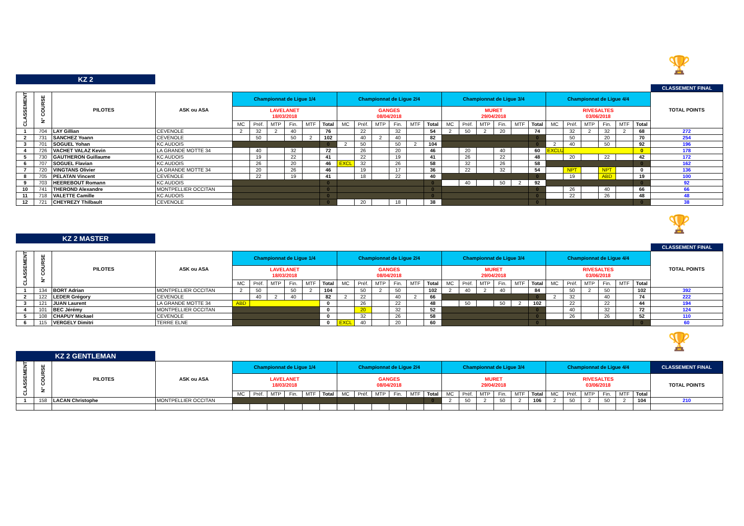🏆
KZ 2
CLASSEMENT FINAL
| CLASSEMENT | N° COURSE | PILOTES | ASK ou ASA | Championnat de Ligue 1/4 | | | | | | Championnat de Ligue 2/4 | | | | | | Championnat de Ligue 3/4 | | | | | | Championnat de Ligue 4/4 | | | | | | TOTAL POINTS |
| --- | --- | --- | --- | --- | --- | --- | --- | --- | --- | --- | --- | --- | --- | --- | --- | --- | --- | --- | --- | --- | --- | --- | --- | --- | --- | --- | --- | --- |
| | | | | LAVELANET 18/03/2018 | | | | | | GANGES 08/04/2018 | | | | | | MURET 29/04/2018 | | | | | | RIVESALTES 03/06/2018 | | | | | | |
| | | | | MC | Préf. | MTP | Fin. | MTF | Total | MC | Préf. | MTP | Fin. | MTF | Total | MC | Préf. | MTP | Fin. | MTF | Total | MC | Préf. | MTP | Fin. | MTF | Total | |
| 1 | 704 | LAY Gillian | CEVENOLE | 2 | 32 | 2 | 40 | | 76 | | 22 | | 32 | | 54 | 2 | 50 | 2 | 20 | | 74 | | 32 | 2 | 32 | 2 | 68 | 272 |
| 2 | 731 | SANCHEZ Yoann | CEVENOLE | | 50 | | 50 | 2 | 102 | | 40 | 2 | 40 | | 82 | | | | | | 0 | | 50 | | 20 | | 70 | 254 |
| 3 | 701 | SOGUEL Yohan | KC AUDOIS | | | | | | 0 | 2 | 50 | | 50 | 2 | 104 | | | | | | 0 | 2 | 40 | | 50 | | 92 | 196 |
| 4 | 726 | VACHET VALAZ Kevin | LA GRANDE MOTTE 34 | | 40 | | 32 | | 72 | | 26 | | 20 | | 46 | | 20 | | 40 | | 60 | EXCLU | | | | | 0 | 178 |
| 5 | 730 | GAUTHERON Guillaume | KC AUDOIS | | 19 | | 22 | | 41 | | 22 | | 19 | | 41 | | 26 | | 22 | | 48 | | 20 | | 22 | | 42 | 172 |
| 6 | 707 | SOGUEL Flavian | KC AUDOIS | | 26 | | 20 | | 46 | EXCL | 32 | | 26 | | 58 | | 32 | | 26 | | 58 | | | | | | 0 | 162 |
| 7 | 720 | VINGTANS Olivier | LA GRANDE MOTTE 34 | | 20 | | 26 | | 46 | | 19 | | 17 | | 36 | | 22 | | 32 | | 54 | | NPT | | NPT | | 0 | 136 |
| 8 | 705 | PELATAN Vincent | CEVENOLE | | 22 | | 19 | | 41 | | 18 | | 22 | | 40 | | | | | | 0 | | 19 | | ABD | | 19 | 100 |
| 9 | 703 | HEEREBOUT Romann | KC AUDOIS | | | | | | 0 | | | | | | 0 | | 40 | | 50 | 2 | 92 | | | | | | 0 | 92 |
| 10 | 741 | THEROND Alexandre | MONTPELLIER OCCITAN | | | | | | 0 | | | | | | 0 | | | | | | 0 | | 26 | | 40 | | 66 | 66 |
| 11 | 718 | VALETTE Camille | KC AUDOIS | | | | | | 0 | | | | | | 0 | | | | | | 0 | | 22 | | 26 | | 48 | 48 |
| 12 | 721 | CHEYREZY Thilbault | CEVENOLE | | | | | | 0 | | 20 | | 18 | | 38 | | | | | | 0 | | | | | | 0 | 38 |
🏆
KZ 2 MASTER
CLASSEMENT FINAL
| CLASSEMENT | N° COURSE | PILOTES | ASK ou ASA | Championnat de Ligue 1/4 | | | | | | Championnat de Ligue 2/4 | | | | | | Championnat de Ligue 3/4 | | | | | | Championnat de Ligue 4/4 | | | | | | TOTAL POINTS |
| --- | --- | --- | --- | --- | --- | --- | --- | --- | --- | --- | --- | --- | --- | --- | --- | --- | --- | --- | --- | --- | --- | --- | --- | --- | --- | --- | --- | --- |
| | | | | LAVELANET 18/03/2018 | | | | | | GANGES 08/04/2018 | | | | | | MURET 29/04/2018 | | | | | | RIVESALTES 03/06/2018 | | | | | | |
| | | | | MC | Préf. | MTP | Fin. | MTF | Total | MC | Préf. | MTP | Fin. | MTF | Total | MC | Préf. | MTP | Fin. | MTF | Total | MC | Préf. | MTP | Fin. | MTF | Total | |
| 1 | 134 | BORT Adrian | MONTPELLIER OCCITAN | 2 | 50 | | 50 | 2 | 104 | | 50 | 2 | 50 | | 102 | 2 | 40 | 2 | 40 | | 84 | | 50 | 2 | 50 | | 102 | 392 |
| 2 | 122 | LEDER Grégory | CEVENOLE | | 40 | 2 | 40 | | 82 | 2 | 22 | | 40 | 2 | 66 | | | | | | 0 | 2 | 32 | | 40 | | 74 | 222 |
| 3 | 121 | JUAN Laurent | LA GRANDE MOTTE 34 | ABD | | | | | 0 | | 26 | | 22 | | 48 | | 50 | | 50 | 2 | 102 | | 22 | | 22 | | 44 | 194 |
| 4 | 101 | BEC Jérémy | MONTPELLIER OCCITAN | | | | | | 0 | | 20 | | 32 | | 52 | | | | | | 0 | | 40 | | 32 | | 72 | 124 |
| 5 | 108 | CHAPUY Mickael | CEVENOLE | | | | | | 0 | | 32 | | 26 | | 58 | | | | | | 0 | | 26 | | 26 | | 52 | 110 |
| 6 | 115 | VERGELY Dimitri | TERRE ELNE | | | | | | 0 | EXCL | 40 | | 20 | | 60 | | | | | | 0 | | | | | | 0 | 60 |
🏆
KZ 2 GENTLEMAN
| CLASSEMENT | N° COURSE | PILOTES | ASK ou ASA | Championnat de Ligue 1/4 | | | | | | Championnat de Ligue 2/4 | | | | | | Championnat de Ligue 3/4 | | | | | | Championnat de Ligue 4/4 | | | | | | CLASSEMENT FINAL |
| --- | --- | --- | --- | --- | --- | --- | --- | --- | --- | --- | --- | --- | --- | --- | --- | --- | --- | --- | --- | --- | --- | --- | --- | --- | --- | --- | --- | --- |
| | | | | LAVELANET 18/03/2018 | | | | | | GANGES 08/04/2018 | | | | | | MURET 29/04/2018 | | | | | | RIVESALTES 03/06/2018 | | | | | | TOTAL POINTS |
| | | | | MC | Préf. | MTP | Fin. | MTF | Total | MC | Préf. | MTP | Fin. | MTF | Total | MC | Préf. | MTP | Fin. | MTF | Total | MC | Préf. | MTP | Fin. | MTF | Total | |
| 1 | 158 | LACAN Christophe | MONTPELLIER OCCITAN | | | | | | | | | | | | 0 | 2 | 50 | 2 | 50 | 2 | 106 | 2 | 50 | 2 | 50 | 2 | 104 | 210 |